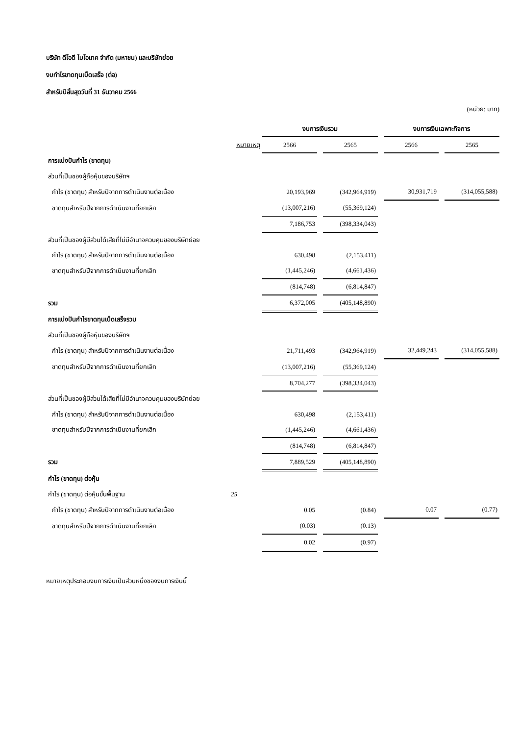บริษัท ดีโอดี ไบโอเทค จำกัด (มหาชน) และบริษัทย่อย
งบกำไรขาดทุนเบ็ดเสร็จ (ต่อ)
สำหรับปีสิ้นสุดวันที่ 31 ธันวาคม 2566
(หน่วย: บาท)
| | | งบการเงินรวม | | | | งบการเงินเฉพาะกิจการ | | |
| --- | --- | --- | --- | --- | --- | --- | --- | --- |
| | หมายเหตุ | 2566 | | 2565 | | 2566 | | 2565 |
| การแบ่งปันกำไร (ขาดทุน) | | | | | | | | |
| ส่วนที่เป็นของผู้ถือหุ้นของบริษัทฯ | | | | | | | | |
| กำไร (ขาดทุน) สำหรับปีจากการดำเนินงานต่อเนื่อง | | 20,193,969 | | (342,964,919) | | 30,931,719 | | (314,055,588) |
| ขาดทุนสำหรับปีจากการดำเนินงานที่ยกเลิก | | (13,007,216) | | (55,369,124) | | | | |
| | | 7,186,753 | | (398,334,043) | | | | |
| ส่วนที่เป็นของผู้มีส่วนได้เสียที่ไม่มีอำนาจควบคุมของบริษัทย่อย | | | | | | | | |
| กำไร (ขาดทุน) สำหรับปีจากการดำเนินงานต่อเนื่อง | | 630,498 | | (2,153,411) | | | | |
| ขาดทุนสำหรับปีจากการดำเนินงานที่ยกเลิก | | (1,445,246) | | (4,661,436) | | | | |
| | | (814,748) | | (6,814,847) | | | | |
| รวม | | 6,372,005 | | (405,148,890) | | | | |
| การแบ่งปันกำไรขาดทุนเบ็ดเสร็จรวม | | | | | | | | |
| ส่วนที่เป็นของผู้ถือหุ้นของบริษัทฯ | | | | | | | | |
| กำไร (ขาดทุน) สำหรับปีจากการดำเนินงานต่อเนื่อง | | 21,711,493 | | (342,964,919) | | 32,449,243 | | (314,055,588) |
| ขาดทุนสำหรับปีจากการดำเนินงานที่ยกเลิก | | (13,007,216) | | (55,369,124) | | | | |
| | | 8,704,277 | | (398,334,043) | | | | |
| ส่วนที่เป็นของผู้มีส่วนได้เสียที่ไม่มีอำนาจควบคุมของบริษัทย่อย | | | | | | | | |
| กำไร (ขาดทุน) สำหรับปีจากการดำเนินงานต่อเนื่อง | | 630,498 | | (2,153,411) | | | | |
| ขาดทุนสำหรับปีจากการดำเนินงานที่ยกเลิก | | (1,445,246) | | (4,661,436) | | | | |
| | | (814,748) | | (6,814,847) | | | | |
| รวม | | 7,889,529 | | (405,148,890) | | | | |
| กำไร (ขาดทุน) ต่อหุ้น | | | | | | | | |
| กำไร (ขาดทุน) ต่อหุ้นขั้นพื้นฐาน | 25 | | | | | | | |
| กำไร (ขาดทุน) สำหรับปีจากการดำเนินงานต่อเนื่อง | | 0.05 | | (0.84) | | 0.07 | | (0.77) |
| ขาดทุนสำหรับปีจากการดำเนินงานที่ยกเลิก | | (0.03) | | (0.13) | | | | |
| | | 0.02 | | (0.97) | | | | |
หมายเหตุประกอบงบการเงินเป็นส่วนหนึ่งของงบการเงินนี้